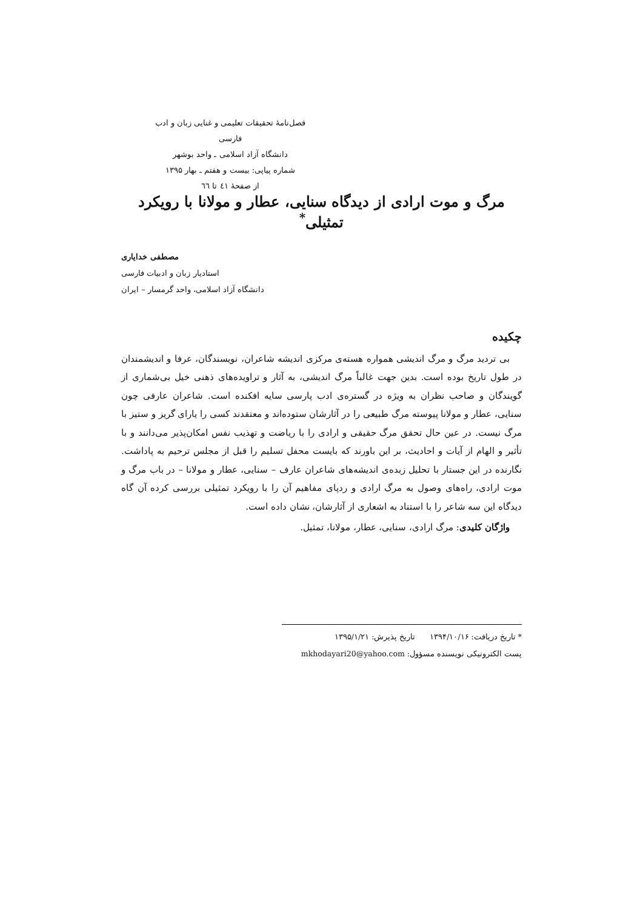فصل‌نامهٔ تحقیقات تعلیمی و غنایی زبان و ادب فارسی
دانشگاه آزاد اسلامی ـ واحد بوشهر
شماره پیاپی: بیست و هفتم ـ بهار ۱۳۹۵
از صفحهٔ ٤١ تا ٦٦
مرگ و موت ارادی از دیدگاه سنایی، عطار و مولانا با رویکرد تمثیلی<sup>*</sup>
مصطفی خدایاری
استادیار زبان و ادبیات فارسی
دانشگاه آزاد اسلامی، واحد گرمسار – ایران
چکیده
بی تردید مرگ و مرگ اندیشی همواره هسته‌ی مرکزی اندیشه شاعران، نویسندگان، عرفا و اندیشمندان در طول تاریخ بوده است. بدین جهت غالباً مرگ اندیشی، به آثار و تراویده‌های ذهنی خیل بی‌شماری از گویندگان و صاحب نظران به ویژه در گستره‌ی ادب پارسی سایه افکنده است. شاعران عارفی چون سنایی، عطار و مولانا پیوسته مرگ طبیعی را در آثارشان ستوده‌اند و معتقدند کسی را یارای گریز و ستیز با مرگ نیست. در عین حال تحقق مرگ حقیقی و ارادی را با ریاضت و تهذیب نفس امکان‌پذیر می‌دانند و با تأثیر و الهام از آیات و احادیث، بر این باورند که بایست محفل تسلیم را قبل از مجلس ترحیم به پاداشت. نگارنده در این جستار با تحلیل زبده‌ی اندیشه‌های شاعران عارف – سنایی، عطار و مولانا – در باب مرگ و موت ارادی، راه‌های وصول به مرگ ارادی و ردپای مفاهیم آن را با رویکرد تمثیلی بررسی کرده آن گاه دیدگاه این سه شاعر را با استناد به اشعاری از آثارشان، نشان داده است.
واژگان کلیدی: مرگ ارادی، سنایی، عطار، مولانا، تمثیل.
* تاریخ دریافت: ۱۳۹۴/۱۰/۱۶ تاریخ پذیرش: ۱۳۹۵/۱/۲۱
پست الکترونیکی نویسنده مسؤول: mkhodayari20@yahoo.com